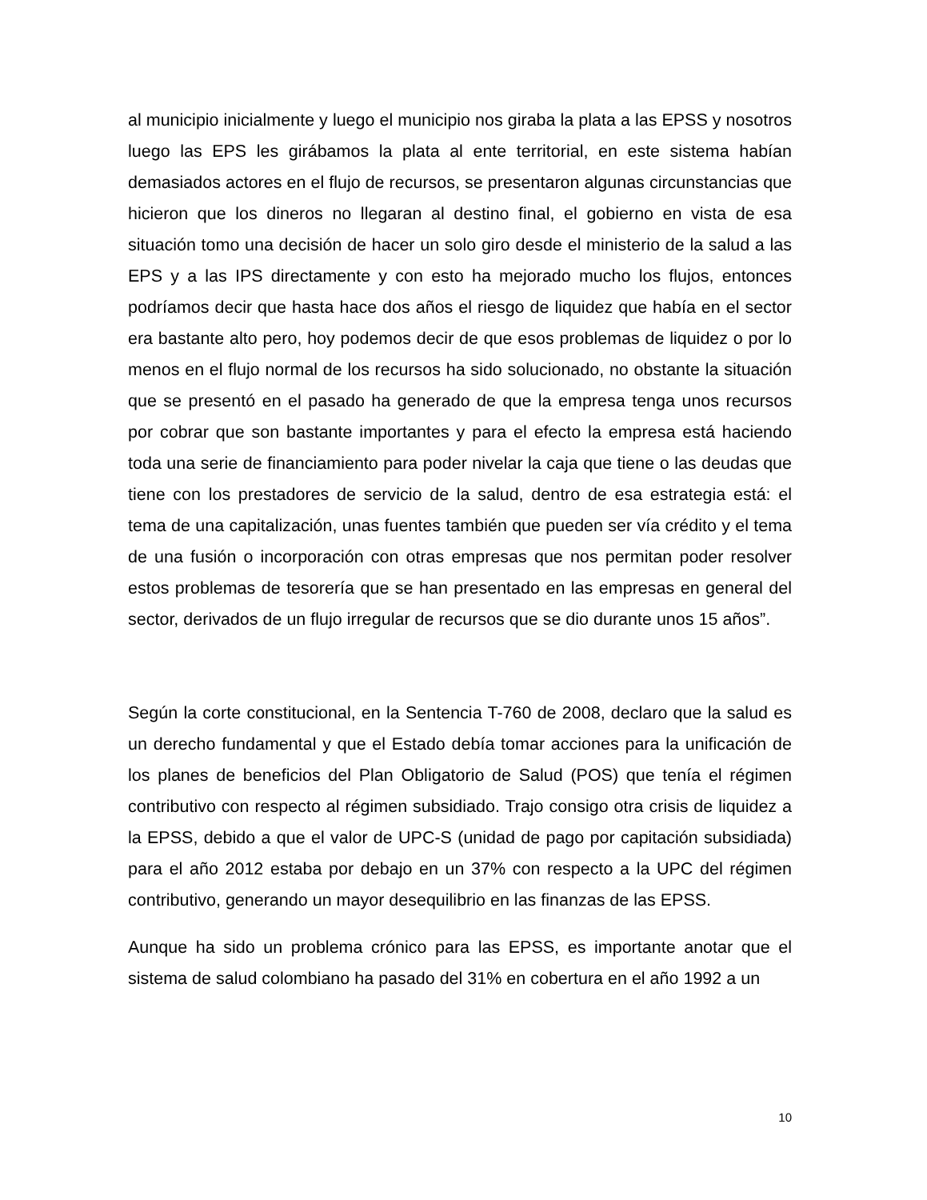al municipio inicialmente y luego el municipio nos giraba la plata a las EPSS y nosotros luego las EPS les girábamos la plata al ente territorial, en este sistema habían demasiados actores en el flujo de recursos, se presentaron algunas circunstancias que hicieron que los dineros no llegaran al destino final, el gobierno en vista de esa situación tomo una decisión de hacer un solo giro desde el ministerio de la salud a las EPS y a las IPS directamente y con esto ha mejorado mucho los flujos, entonces podríamos decir que hasta hace dos años el riesgo de liquidez que había en el sector era bastante alto pero, hoy podemos decir de que esos problemas de liquidez o por lo menos en el flujo normal de los recursos ha sido solucionado, no obstante la situación que se presentó en el pasado ha generado de que la empresa tenga unos recursos por cobrar que son bastante importantes y para el efecto la empresa está haciendo toda una serie de financiamiento para poder nivelar la caja que tiene o las deudas que tiene con los prestadores de servicio de la salud, dentro de esa estrategia está: el tema de una capitalización, unas fuentes también que pueden ser vía crédito y el tema de una fusión o incorporación con otras empresas que nos permitan poder resolver estos problemas de tesorería que se han presentado en las empresas en general del sector, derivados de un flujo irregular de recursos que se dio durante unos 15 años”.
Según la corte constitucional, en la Sentencia T-760 de 2008, declaro que la salud es un derecho fundamental y que el Estado debía tomar acciones para la unificación de los planes de beneficios del Plan Obligatorio de Salud (POS) que tenía el régimen contributivo con respecto al régimen subsidiado. Trajo consigo otra crisis de liquidez a la EPSS, debido a que el valor de UPC-S (unidad de pago por capitación subsidiada) para el año 2012 estaba por debajo en un 37% con respecto a la UPC del régimen contributivo, generando un mayor desequilibrio en las finanzas de las EPSS.
Aunque ha sido un problema crónico para las EPSS, es importante anotar que el sistema de salud colombiano ha pasado del 31% en cobertura en el año 1992 a un
10